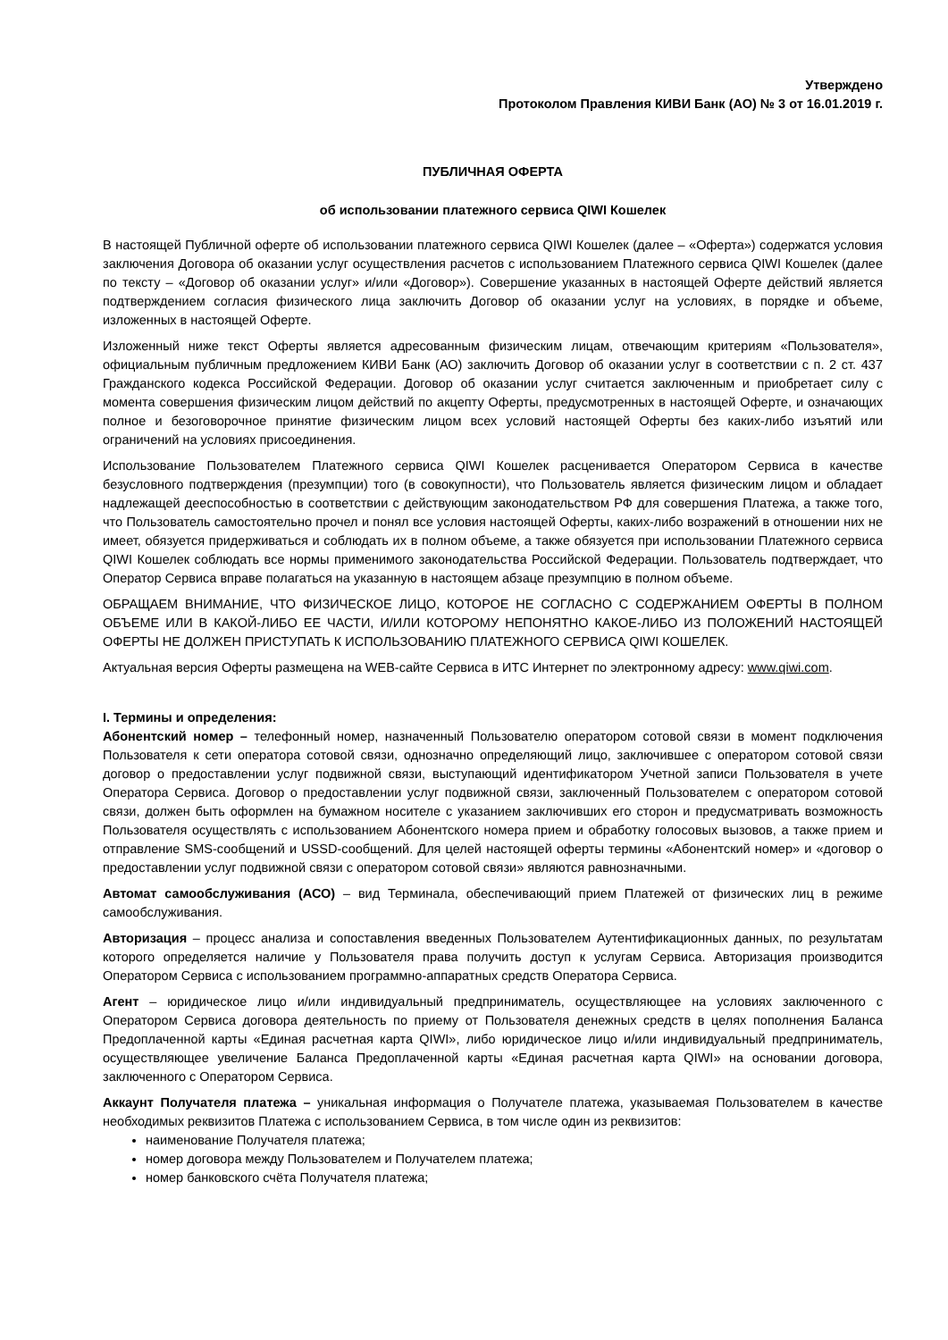Утверждено
Протоколом Правления КИВИ Банк (АО) № 3 от 16.01.2019 г.
ПУБЛИЧНАЯ ОФЕРТА
об использовании платежного сервиса QIWI Кошелек
В настоящей Публичной оферте об использовании платежного сервиса QIWI Кошелек (далее – «Оферта») содержатся условия заключения Договора об оказании услуг осуществления расчетов с использованием Платежного сервиса QIWI Кошелек (далее по тексту – «Договор об оказании услуг» и/или «Договор»). Совершение указанных в настоящей Оферте действий является подтверждением согласия физического лица заключить Договор об оказании услуг на условиях, в порядке и объеме, изложенных в настоящей Оферте.
Изложенный ниже текст Оферты является адресованным физическим лицам, отвечающим критериям «Пользователя», официальным публичным предложением КИВИ Банк (АО) заключить Договор об оказании услуг в соответствии с п. 2 ст. 437 Гражданского кодекса Российской Федерации. Договор об оказании услуг считается заключенным и приобретает силу с момента совершения физическим лицом действий по акцепту Оферты, предусмотренных в настоящей Оферте, и означающих полное и безоговорочное принятие физическим лицом всех условий настоящей Оферты без каких-либо изъятий или ограничений на условиях присоединения.
Использование Пользователем Платежного сервиса QIWI Кошелек расценивается Оператором Сервиса в качестве безусловного подтверждения (презумпции) того (в совокупности), что Пользователь является физическим лицом и обладает надлежащей дееспособностью в соответствии с действующим законодательством РФ для совершения Платежа, а также того, что Пользователь самостоятельно прочел и понял все условия настоящей Оферты, каких-либо возражений в отношении них не имеет, обязуется придерживаться и соблюдать их в полном объеме, а также обязуется при использовании Платежного сервиса QIWI Кошелек соблюдать все нормы применимого законодательства Российской Федерации. Пользователь подтверждает, что Оператор Сервиса вправе полагаться на указанную в настоящем абзаце презумпцию в полном объеме.
ОБРАЩАЕМ ВНИМАНИЕ, ЧТО ФИЗИЧЕСКОЕ ЛИЦО, КОТОРОЕ НЕ СОГЛАСНО С СОДЕРЖАНИЕМ ОФЕРТЫ В ПОЛНОМ ОБЪЕМЕ ИЛИ В КАКОЙ-ЛИБО ЕЕ ЧАСТИ, И/ИЛИ КОТОРОМУ НЕПОНЯТНО КАКОЕ-ЛИБО ИЗ ПОЛОЖЕНИЙ НАСТОЯЩЕЙ ОФЕРТЫ НЕ ДОЛЖЕН ПРИСТУПАТЬ К ИСПОЛЬЗОВАНИЮ ПЛАТЕЖНОГО СЕРВИСА QIWI КОШЕЛЕК.
Актуальная версия Оферты размещена на WEB-сайте Сервиса в ИТС Интернет по электронному адресу: www.qiwi.com.
I. Термины и определения:
Абонентский номер – телефонный номер, назначенный Пользователю оператором сотовой связи в момент подключения Пользователя к сети оператора сотовой связи, однозначно определяющий лицо, заключившее с оператором сотовой связи договор о предоставлении услуг подвижной связи, выступающий идентификатором Учетной записи Пользователя в учете Оператора Сервиса. Договор о предоставлении услуг подвижной связи, заключенный Пользователем с оператором сотовой связи, должен быть оформлен на бумажном носителе с указанием заключивших его сторон и предусматривать возможность Пользователя осуществлять с использованием Абонентского номера прием и обработку голосовых вызовов, а также прием и отправление SMS-сообщений и USSD-сообщений. Для целей настоящей оферты термины «Абонентский номер» и «договор о предоставлении услуг подвижной связи с оператором сотовой связи» являются равнозначными.
Автомат самообслуживания (АСО) – вид Терминала, обеспечивающий прием Платежей от физических лиц в режиме самообслуживания.
Авторизация – процесс анализа и сопоставления введенных Пользователем Аутентификационных данных, по результатам которого определяется наличие у Пользователя права получить доступ к услугам Сервиса. Авторизация производится Оператором Сервиса с использованием программно-аппаратных средств Оператора Сервиса.
Агент – юридическое лицо и/или индивидуальный предприниматель, осуществляющее на условиях заключенного с Оператором Сервиса договора деятельность по приему от Пользователя денежных средств в целях пополнения Баланса Предоплаченной карты «Единая расчетная карта QIWI», либо юридическое лицо и/или индивидуальный предприниматель, осуществляющее увеличение Баланса Предоплаченной карты «Единая расчетная карта QIWI» на основании договора, заключенного с Оператором Сервиса.
Аккаунт Получателя платежа – уникальная информация о Получателе платежа, указываемая Пользователем в качестве необходимых реквизитов Платежа с использованием Сервиса, в том числе один из реквизитов:
наименование Получателя платежа;
номер договора между Пользователем и Получателем платежа;
номер банковского счёта Получателя платежа;